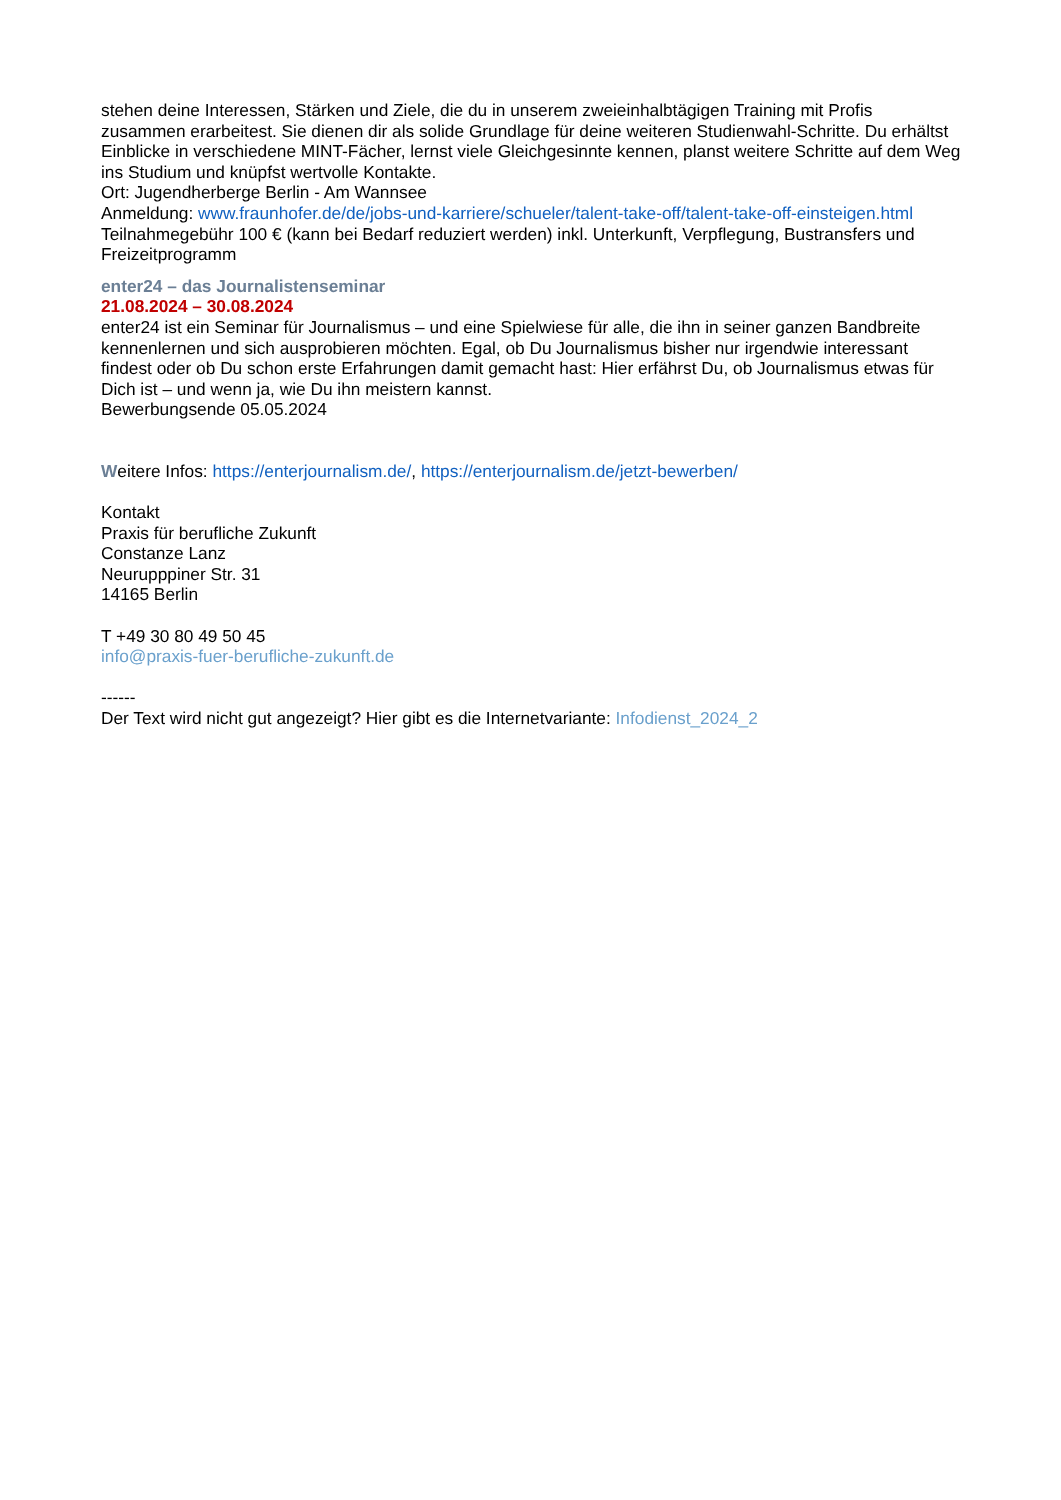stehen deine Interessen, Stärken und Ziele, die du in unserem zweieinhalbtägigen Training mit Profis zusammen erarbeitest. Sie dienen dir als solide Grundlage für deine weiteren Studienwahl-Schritte. Du erhältst Einblicke in verschiedene MINT-Fächer, lernst viele Gleichgesinnte kennen, planst weitere Schritte auf dem Weg ins Studium und knüpfst wertvolle Kontakte.
Ort: Jugendherberge Berlin - Am Wannsee
Anmeldung: www.fraunhofer.de/de/jobs-und-karriere/schueler/talent-take-off/talent-take-off-einsteigen.html
Teilnahmegebühr 100 € (kann bei Bedarf reduziert werden) inkl. Unterkunft, Verpflegung, Bustransfers und Freizeitprogramm
enter24 – das Journalistenseminar
21.08.2024 – 30.08.2024
enter24 ist ein Seminar für Journalismus – und eine Spielwiese für alle, die ihn in seiner ganzen Bandbreite kennenlernen und sich ausprobieren möchten. Egal, ob Du Journalismus bisher nur irgendwie interessant findest oder ob Du schon erste Erfahrungen damit gemacht hast: Hier erfährst Du, ob Journalismus etwas für Dich ist – und wenn ja, wie Du ihn meistern kannst.
Bewerbungsende 05.05.2024
Weitere Infos: https://enterjournalism.de/, https://enterjournalism.de/jetzt-bewerben/
Kontakt
Praxis für berufliche Zukunft
Constanze Lanz
Neurupppiner Str. 31
14165 Berlin
T +49 30 80 49 50 45
info@praxis-fuer-berufliche-zukunft.de
------
Der Text wird nicht gut angezeigt? Hier gibt es die Internetvariante: Infodienst_2024_2